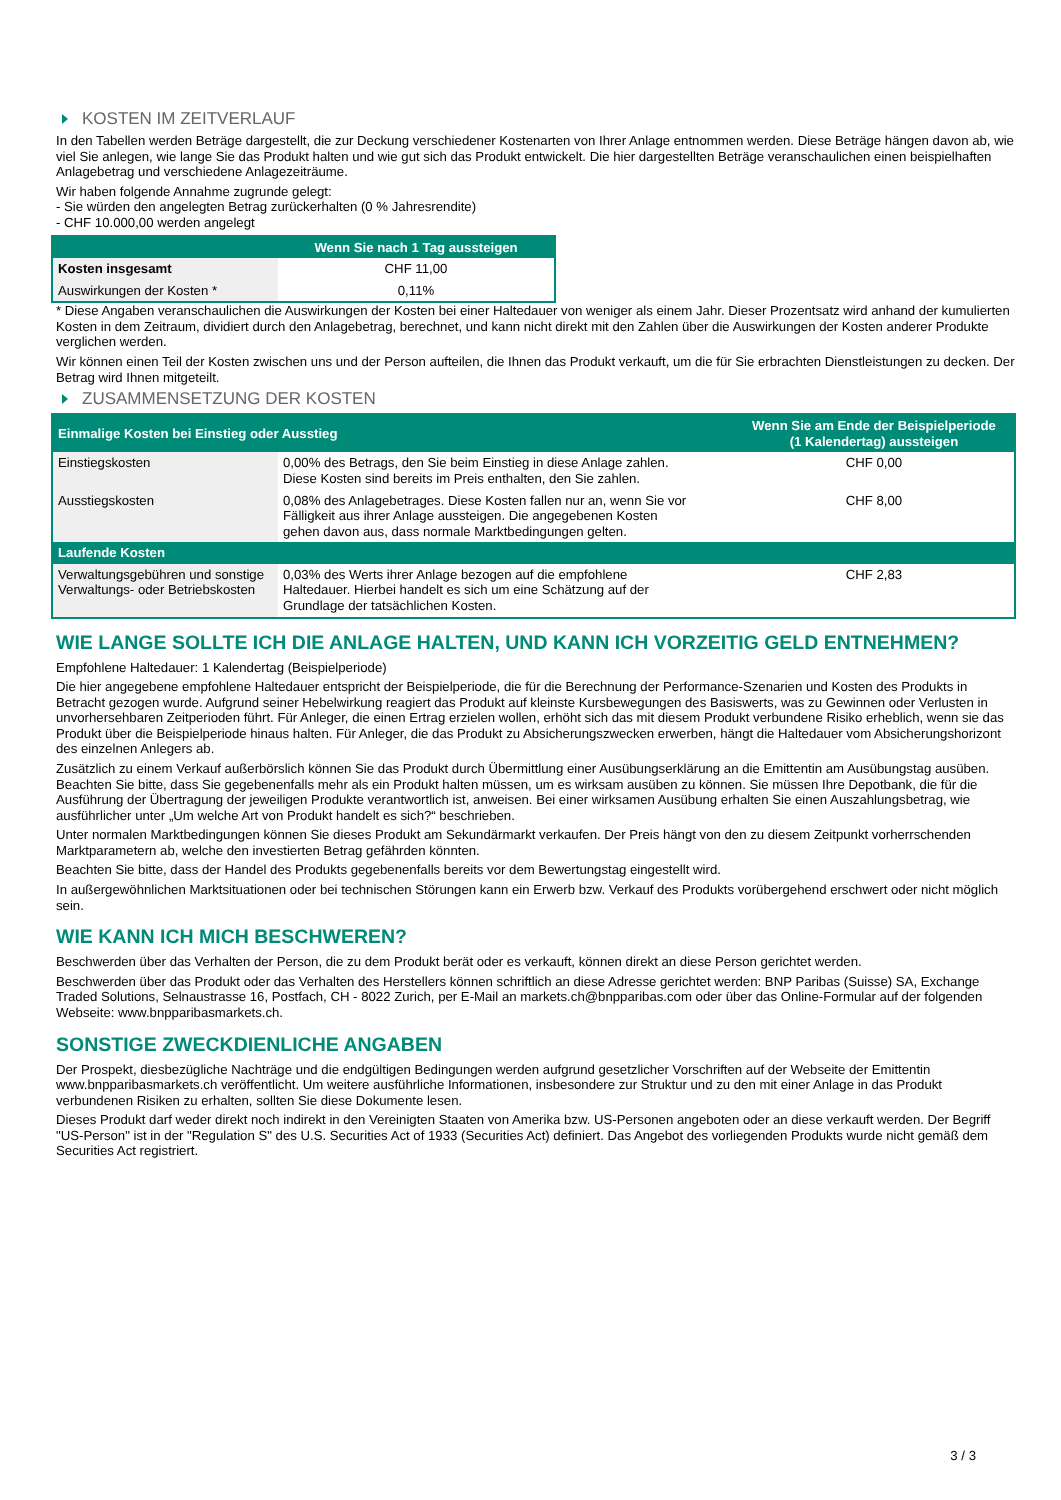KOSTEN IM ZEITVERLAUF
In den Tabellen werden Beträge dargestellt, die zur Deckung verschiedener Kostenarten von Ihrer Anlage entnommen werden. Diese Beträge hängen davon ab, wie viel Sie anlegen, wie lange Sie das Produkt halten und wie gut sich das Produkt entwickelt. Die hier dargestellten Beträge veranschaulichen einen beispielhaften Anlagebetrag und verschiedene Anlagezeiträume.
Wir haben folgende Annahme zugrunde gelegt:
- Sie würden den angelegten Betrag zurückerhalten (0 % Jahresrendite)
- CHF 10.000,00 werden angelegt
| | Wenn Sie nach 1 Tag aussteigen |
| --- | --- |
| Kosten insgesamt | CHF 11,00 |
| Auswirkungen der Kosten * | 0,11% |
* Diese Angaben veranschaulichen die Auswirkungen der Kosten bei einer Haltedauer von weniger als einem Jahr. Dieser Prozentsatz wird anhand der kumulierten Kosten in dem Zeitraum, dividiert durch den Anlagebetrag, berechnet, und kann nicht direkt mit den Zahlen über die Auswirkungen der Kosten anderer Produkte verglichen werden.
Wir können einen Teil der Kosten zwischen uns und der Person aufteilen, die Ihnen das Produkt verkauft, um die für Sie erbrachten Dienstleistungen zu decken. Der Betrag wird Ihnen mitgeteilt.
ZUSAMMENSETZUNG DER KOSTEN
| Einmalige Kosten bei Einstieg oder Ausstieg | | Wenn Sie am Ende der Beispielperiode (1 Kalendertag) aussteigen |
| --- | --- | --- |
| Einstiegskosten | 0,00% des Betrags, den Sie beim Einstieg in diese Anlage zahlen. Diese Kosten sind bereits im Preis enthalten, den Sie zahlen. | CHF 0,00 |
| Ausstiegskosten | 0,08% des Anlagebetrages. Diese Kosten fallen nur an, wenn Sie vor Fälligkeit aus ihrer Anlage aussteigen. Die angegebenen Kosten gehen davon aus, dass normale Marktbedingungen gelten. | CHF 8,00 |
| Laufende Kosten | | |
| Verwaltungsgebühren und sonstige Verwaltungs- oder Betriebskosten | 0,03% des Werts ihrer Anlage bezogen auf die empfohlene Haltedauer. Hierbei handelt es sich um eine Schätzung auf der Grundlage der tatsächlichen Kosten. | CHF 2,83 |
WIE LANGE SOLLTE ICH DIE ANLAGE HALTEN, UND KANN ICH VORZEITIG GELD ENTNEHMEN?
Empfohlene Haltedauer: 1 Kalendertag (Beispielperiode)
Die hier angegebene empfohlene Haltedauer entspricht der Beispielperiode, die für die Berechnung der Performance-Szenarien und Kosten des Produkts in Betracht gezogen wurde. Aufgrund seiner Hebelwirkung reagiert das Produkt auf kleinste Kursbewegungen des Basiswerts, was zu Gewinnen oder Verlusten in unvorhersehbaren Zeitperioden führt. Für Anleger, die einen Ertrag erzielen wollen, erhöht sich das mit diesem Produkt verbundene Risiko erheblich, wenn sie das Produkt über die Beispielperiode hinaus halten. Für Anleger, die das Produkt zu Absicherungszwecken erwerben, hängt die Haltedauer vom Absicherungshorizont des einzelnen Anlegers ab.
Zusätzlich zu einem Verkauf außerbörslich können Sie das Produkt durch Übermittlung einer Ausübungserklärung an die Emittentin am Ausübungstag ausüben. Beachten Sie bitte, dass Sie gegebenenfalls mehr als ein Produkt halten müssen, um es wirksam ausüben zu können. Sie müssen Ihre Depotbank, die für die Ausführung der Übertragung der jeweiligen Produkte verantwortlich ist, anweisen. Bei einer wirksamen Ausübung erhalten Sie einen Auszahlungsbetrag, wie ausführlicher unter „Um welche Art von Produkt handelt es sich?“ beschrieben.
Unter normalen Marktbedingungen können Sie dieses Produkt am Sekundärmarkt verkaufen. Der Preis hängt von den zu diesem Zeitpunkt vorherrschenden Marktparametern ab, welche den investierten Betrag gefährden könnten.
Beachten Sie bitte, dass der Handel des Produkts gegebenenfalls bereits vor dem Bewertungstag eingestellt wird.
In außergewöhnlichen Marktsituationen oder bei technischen Störungen kann ein Erwerb bzw. Verkauf des Produkts vorübergehend erschwert oder nicht möglich sein.
WIE KANN ICH MICH BESCHWEREN?
Beschwerden über das Verhalten der Person, die zu dem Produkt berät oder es verkauft, können direkt an diese Person gerichtet werden.
Beschwerden über das Produkt oder das Verhalten des Herstellers können schriftlich an diese Adresse gerichtet werden: BNP Paribas (Suisse) SA, Exchange Traded Solutions, Selnaustrasse 16, Postfach, CH - 8022 Zurich, per E-Mail an markets.ch@bnpparibas.com oder über das Online-Formular auf der folgenden Webseite: www.bnpparibasmarkets.ch.
SONSTIGE ZWECKDIENLICHE ANGABEN
Der Prospekt, diesbezügliche Nachträge und die endgültigen Bedingungen werden aufgrund gesetzlicher Vorschriften auf der Webseite der Emittentin www.bnpparibasmarkets.ch veröffentlicht. Um weitere ausführliche Informationen, insbesondere zur Struktur und zu den mit einer Anlage in das Produkt verbundenen Risiken zu erhalten, sollten Sie diese Dokumente lesen.
Dieses Produkt darf weder direkt noch indirekt in den Vereinigten Staaten von Amerika bzw. US-Personen angeboten oder an diese verkauft werden. Der Begriff "US-Person" ist in der "Regulation S" des U.S. Securities Act of 1933 (Securities Act) definiert. Das Angebot des vorliegenden Produkts wurde nicht gemäß dem Securities Act registriert.
3 / 3